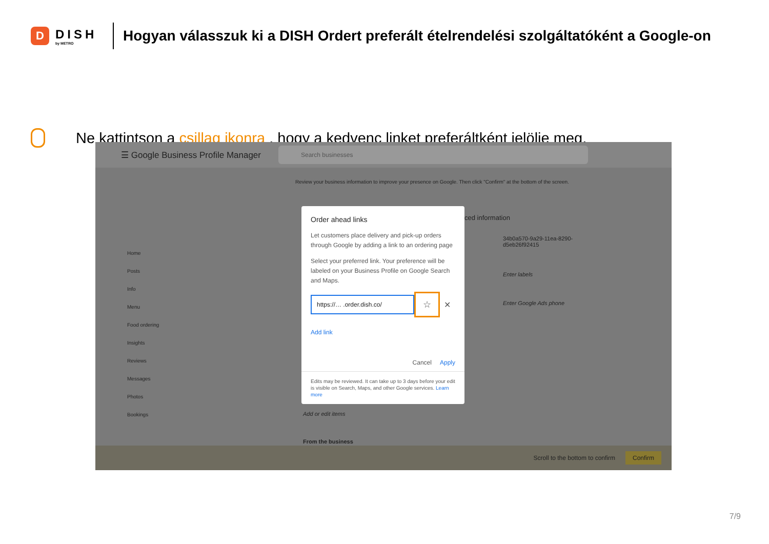D
DISH
by METRO
Hogyan válasszuk ki a DISH Ordert preferált ételrendelési szolgáltatóként a Google-on
Ne kattintson a csillag ikonra , hogy a kedvenc linket preferáltként jelölje meg.
☰ Google Business Profile Manager
Search businesses
Home
Posts
Info
Menu
Food ordering
Insights
Reviews
Messages
Photos
Bookings
Review your business information to improve your presence on Google. Then click "Confirm" at the bottom of the screen.
ced information
34b0a570-9a29-11ea-8290-
d5eb26f92415
Enter labels
Enter Google Ads phone
Add or edit items
From the business
Order ahead links
Let customers place delivery and pick-up orders through Google by adding a link to an ordering page
Select your preferred link. Your preference will be labeled on your Business Profile on Google Search and Maps.
https://… .order.dish.co/
☆
✕
Add link
Cancel Apply
Edits may be reviewed. It can take up to 3 days before your edit is visible on Search, Maps, and other Google services. Learn more
Scroll to the bottom to confirm Confirm
7/9